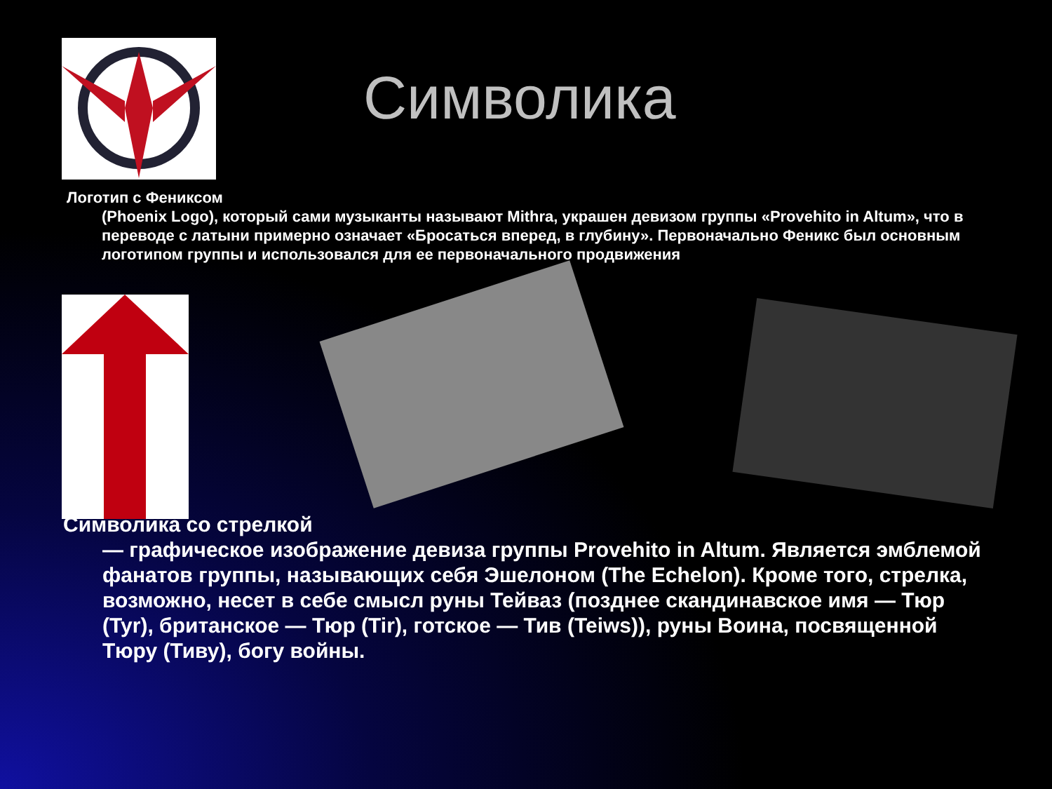Символика
Логотип с Фениксом
(Phoenix Logo), который сами музыканты называют Mithra, украшен девизом группы «Provehito in Altum», что в переводе с латыни примерно означает «Бросаться вперед, в глубину». Первоначально Феникс был основным логотипом группы и использовался для ее первоначального продвижения
Символика со стрелкой
— графическое изображение девиза группы Provehito in Altum. Является эмблемой фанатов группы, называющих себя Эшелоном (The Echelon). Кроме того, стрелка, возможно, несет в себе смысл руны Тейваз (позднее скандинавское имя — Тюр (Tyr), британское — Тюр (Tir), готское — Тив (Teiws)), руны Воина, посвященной Тюру (Тиву), богу войны.